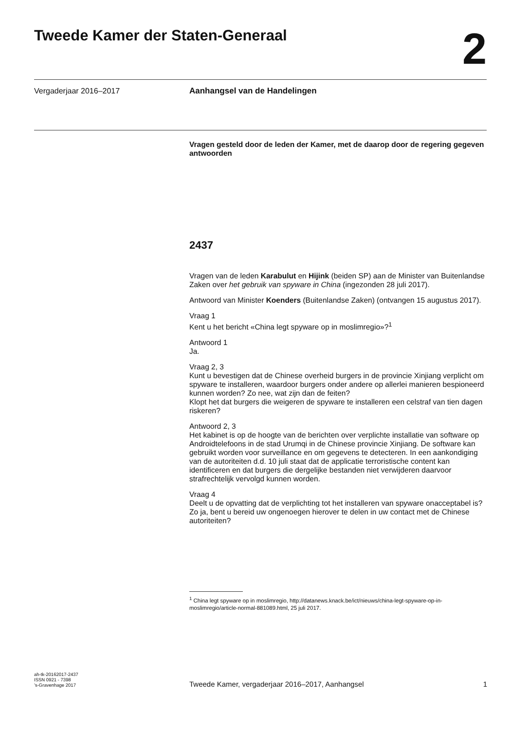Tweede Kamer der Staten-Generaal
2
Vergaderjaar 2016–2017 Aanhangsel van de Handelingen
Vragen gesteld door de leden der Kamer, met de daarop door de regering gegeven antwoorden
2437
Vragen van de leden Karabulut en Hijink (beiden SP) aan de Minister van Buitenlandse Zaken over het gebruik van spyware in China (ingezonden 28 juli 2017).
Antwoord van Minister Koenders (Buitenlandse Zaken) (ontvangen 15 augustus 2017).
Vraag 1
Kent u het bericht «China legt spyware op in moslimregio»?<sup>1</sup>
Antwoord 1
Ja.
Vraag 2, 3
Kunt u bevestigen dat de Chinese overheid burgers in de provincie Xinjiang verplicht om spyware te installeren, waardoor burgers onder andere op allerlei manieren bespioneerd kunnen worden? Zo nee, wat zijn dan de feiten?
Klopt het dat burgers die weigeren de spyware te installeren een celstraf van tien dagen riskeren?
Antwoord 2, 3
Het kabinet is op de hoogte van de berichten over verplichte installatie van software op Androidtelefoons in de stad Urumqi in de Chinese provincie Xinjiang. De software kan gebruikt worden voor surveillance en om gegevens te detecteren. In een aankondiging van de autoriteiten d.d. 10 juli staat dat de applicatie terroristische content kan identificeren en dat burgers die dergelijke bestanden niet verwijderen daarvoor strafrechtelijk vervolgd kunnen worden.
Vraag 4
Deelt u de opvatting dat de verplichting tot het installeren van spyware onacceptabel is? Zo ja, bent u bereid uw ongenoegen hierover te delen in uw contact met de Chinese autoriteiten?
<sup>1</sup> China legt spyware op in moslimregio, http://datanews.knack.be/ict/nieuws/china-legt-spyware-op-in-moslimregio/article-normal-881089.html, 25 juli 2017.
ah-tk-20162017-2437
ISSN 0921 - 7398
’s-Gravenhage 2017
Tweede Kamer, vergaderjaar 2016–2017, Aanhangsel 1